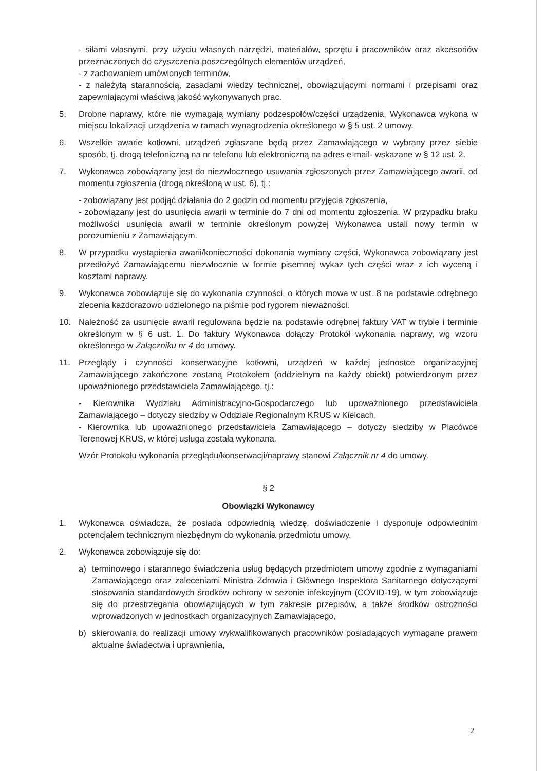- siłami własnymi, przy użyciu własnych narzędzi, materiałów, sprzętu i pracowników oraz akcesoriów przeznaczonych do czyszczenia poszczególnych elementów urządzeń,
- z zachowaniem umówionych terminów,
- z należytą starannością, zasadami wiedzy technicznej, obowiązującymi normami i przepisami oraz zapewniającymi właściwą jakość wykonywanych prac.
5. Drobne naprawy, które nie wymagają wymiany podzespołów/części urządzenia, Wykonawca wykona w miejscu lokalizacji urządzenia w ramach wynagrodzenia określonego w § 5 ust. 2 umowy.
6. Wszelkie awarie kotłowni, urządzeń zgłaszane będą przez Zamawiającego w wybrany przez siebie sposób, tj. drogą telefoniczną na nr telefonu lub elektroniczną na adres e-mail- wskazane w § 12 ust. 2.
7. Wykonawca zobowiązany jest do niezwłocznego usuwania zgłoszonych przez Zamawiającego awarii, od momentu zgłoszenia (drogą określoną w ust. 6), tj.:
- zobowiązany jest podjąć działania do 2 godzin od momentu przyjęcia zgłoszenia,
- zobowiązany jest do usunięcia awarii w terminie do 7 dni od momentu zgłoszenia. W przypadku braku możliwości usunięcia awarii w terminie określonym powyżej Wykonawca ustali nowy termin w porozumieniu z Zamawiającym.
8. W przypadku wystąpienia awarii/konieczności dokonania wymiany części, Wykonawca zobowiązany jest przedłożyć Zamawiającemu niezwłocznie w formie pisemnej wykaz tych części wraz z ich wyceną i kosztami naprawy.
9. Wykonawca zobowiązuje się do wykonania czynności, o których mowa w ust. 8 na podstawie odrębnego zlecenia każdorazowo udzielonego na piśmie pod rygorem nieważności.
10. Należność za usunięcie awarii regulowana będzie na podstawie odrębnej faktury VAT w trybie i terminie określonym w § 6 ust. 1. Do faktury Wykonawca dołączy Protokół wykonania naprawy, wg wzoru określonego w Załączniku nr 4 do umowy.
11. Przeglądy i czynności konserwacyjne kotłowni, urządzeń w każdej jednostce organizacyjnej Zamawiającego zakończone zostaną Protokołem (oddzielnym na każdy obiekt) potwierdzonym przez upoważnionego przedstawiciela Zamawiającego, tj.:
- Kierownika Wydziału Administracyjno-Gospodarczego lub upoważnionego przedstawiciela Zamawiającego – dotyczy siedziby w Oddziale Regionalnym KRUS w Kielcach,
- Kierownika lub upoważnionego przedstawiciela Zamawiającego – dotyczy siedziby w Placówce Terenowej KRUS, w której usługa została wykonana.
Wzór Protokołu wykonania przeglądu/konserwacji/naprawy stanowi Załącznik nr 4 do umowy.
§ 2
Obowiązki Wykonawcy
1. Wykonawca oświadcza, że posiada odpowiednią wiedzę, doświadczenie i dysponuje odpowiednim potencjałem technicznym niezbędnym do wykonania przedmiotu umowy.
2. Wykonawca zobowiązuje się do:
a) terminowego i starannego świadczenia usług będących przedmiotem umowy zgodnie z wymaganiami Zamawiającego oraz zaleceniami Ministra Zdrowia i Głównego Inspektora Sanitarnego dotyczącymi stosowania standardowych środków ochrony w sezonie infekcyjnym (COVID-19), w tym zobowiązuje się do przestrzegania obowiązujących w tym zakresie przepisów, a także środków ostrożności wprowadzonych w jednostkach organizacyjnych Zamawiającego,
b) skierowania do realizacji umowy wykwalifikowanych pracowników posiadających wymagane prawem aktualne świadectwa i uprawnienia,
2